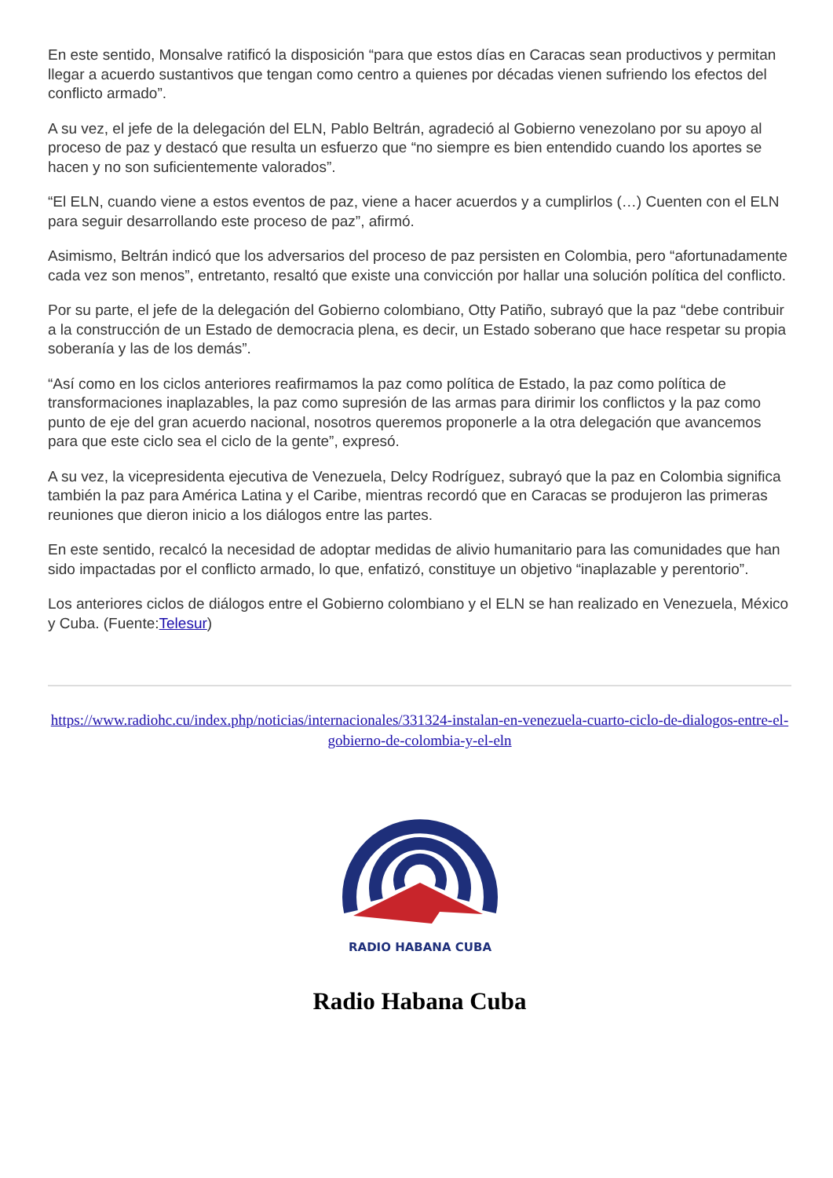En este sentido, Monsalve ratificó la disposición “para que estos días en Caracas sean productivos y permitan llegar a acuerdo sustantivos que tengan como centro a quienes por décadas vienen sufriendo los efectos del conflicto armado”.
A su vez, el jefe de la delegación del ELN, Pablo Beltrán, agradeció al Gobierno venezolano por su apoyo al proceso de paz y destacó que resulta un esfuerzo que “no siempre es bien entendido cuando los aportes se hacen y no son suficientemente valorados”.
“El ELN, cuando viene a estos eventos de paz, viene a hacer acuerdos y a cumplirlos (…) Cuenten con el ELN para seguir desarrollando este proceso de paz”, afirmó.
Asimismo, Beltrán indicó que los adversarios del proceso de paz persisten en Colombia, pero “afortunadamente cada vez son menos”, entretanto, resaltó que existe una convicción por hallar una solución política del conflicto.
Por su parte, el jefe de la delegación del Gobierno colombiano, Otty Patiño, subrayó que la paz “debe contribuir a la construcción de un Estado de democracia plena, es decir, un Estado soberano que hace respetar su propia soberanía y las de los demás”.
“Así como en los ciclos anteriores reafirmamos la paz como política de Estado, la paz como política de transformaciones inaplazables, la paz como supresión de las armas para dirimir los conflictos y la paz como punto de eje del gran acuerdo nacional, nosotros queremos proponerle a la otra delegación que avancemos para que este ciclo sea el ciclo de la gente”, expresó.
A su vez, la vicepresidenta ejecutiva de Venezuela, Delcy Rodríguez, subrayó que la paz en Colombia significa también la paz para América Latina y el Caribe, mientras recordó que en Caracas se produjeron las primeras reuniones que dieron inicio a los diálogos entre las partes.
En este sentido, recalcó la necesidad de adoptar medidas de alivio humanitario para las comunidades que han sido impactadas por el conflicto armado, lo que, enfatizó, constituye un objetivo “inaplazable y perentorio”.
Los anteriores ciclos de diálogos entre el Gobierno colombiano y el ELN se han realizado en Venezuela, México y Cuba. (Fuente:Telesur)
https://www.radiohc.cu/index.php/noticias/internacionales/331324-instalan-en-venezuela-cuarto-ciclo-de-dialogos-entre-el-gobierno-de-colombia-y-el-eln
RADIO HABANA CUBA
Radio Habana Cuba